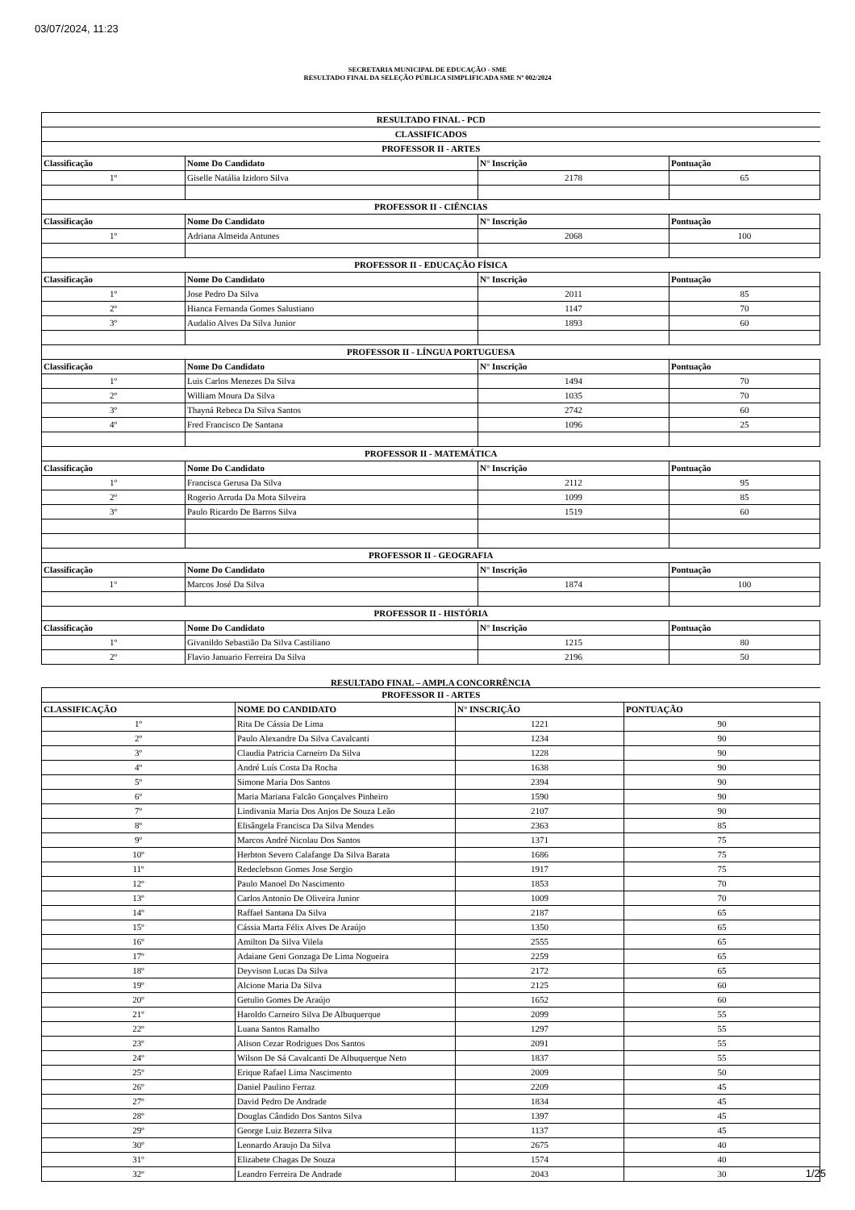03/07/2024, 11:23
SECRETARIA MUNICIPAL DE EDUCAÇÃO - SME
RESULTADO FINAL DA SELEÇÃO PÚBLICA SIMPLIFICADA SME Nº 002/2024
| RESULTADO FINAL - PCD | | | |
| CLASSIFICADOS | | | |
| PROFESSOR II - ARTES | | | |
| Classificação | Nome Do Candidato | N° Inscrição | Pontuação |
| 1º | Giselle Natália Izidoro Silva | 2178 | 65 |
| PROFESSOR II - CIÊNCIAS | | | |
| Classificação | Nome Do Candidato | N° Inscrição | Pontuação |
| 1º | Adriana Almeida Antunes | 2068 | 100 |
| PROFESSOR II - EDUCAÇÃO FÍSICA | | | |
| Classificação | Nome Do Candidato | N° Inscrição | Pontuação |
| 1º | Jose Pedro Da Silva | 2011 | 85 |
| 2º | Hianca Fernanda Gomes Salustiano | 1147 | 70 |
| 3º | Audalio Alves Da Silva Junior | 1893 | 60 |
| PROFESSOR II - LÍNGUA PORTUGUESA | | | |
| Classificação | Nome Do Candidato | N° Inscrição | Pontuação |
| 1º | Luis Carlos Menezes Da Silva | 1494 | 70 |
| 2º | William Moura Da Silva | 1035 | 70 |
| 3º | Thayná Rebeca Da Silva Santos | 2742 | 60 |
| 4º | Fred Francisco De Santana | 1096 | 25 |
| PROFESSOR II - MATEMÁTICA | | | |
| Classificação | Nome Do Candidato | N° Inscrição | Pontuação |
| 1º | Francisca Gerusa Da Silva | 2112 | 95 |
| 2º | Rogerio Arruda Da Mota Silveira | 1099 | 85 |
| 3º | Paulo Ricardo De Barros Silva | 1519 | 60 |
| PROFESSOR II - GEOGRAFIA | | | |
| Classificação | Nome Do Candidato | N° Inscrição | Pontuação |
| 1° | Marcos José Da Silva | 1874 | 100 |
| PROFESSOR II - HISTÓRIA | | | |
| Classificação | Nome Do Candidato | N° Inscrição | Pontuação |
| 1º | Givanildo Sebastião Da Silva Castiliano | 1215 | 80 |
| 2º | Flavio Januario Ferreira Da Silva | 2196 | 50 |
RESULTADO FINAL – AMPLA CONCORRÊNCIA
| PROFESSOR II - ARTES | | | |
| CLASSIFICAÇÃO | NOME DO CANDIDATO | N° INSCRIÇÃO | PONTUAÇÃO |
| 1º | Rita De Cássia De Lima | 1221 | 90 |
| 2º | Paulo Alexandre Da Silva Cavalcanti | 1234 | 90 |
| 3º | Claudia Patricia Carneiro Da Silva | 1228 | 90 |
| 4º | André Luís Costa Da Rocha | 1638 | 90 |
| 5º | Simone Maria Dos Santos | 2394 | 90 |
| 6º | Maria Mariana Falcão Gonçalves Pinheiro | 1590 | 90 |
| 7º | Lindivania Maria Dos Anjos De Souza Leão | 2107 | 90 |
| 8º | Elisângela Francisca Da Silva Mendes | 2363 | 85 |
| 9º | Marcos André Nicolau Dos Santos | 1371 | 75 |
| 10º | Herbton Severo Calafange Da Silva Barata | 1686 | 75 |
| 11º | Redeclebson Gomes Jose Sergio | 1917 | 75 |
| 12º | Paulo Manoel Do Nascimento | 1853 | 70 |
| 13º | Carlos Antonio De Oliveira Junior | 1009 | 70 |
| 14º | Raffael Santana Da Silva | 2187 | 65 |
| 15º | Cássia Marta Félix Alves De Araújo | 1350 | 65 |
| 16º | Amilton Da Silva Vilela | 2555 | 65 |
| 17º | Adaiane Geni Gonzaga De Lima Nogueira | 2259 | 65 |
| 18º | Deyvison Lucas Da Silva | 2172 | 65 |
| 19º | Alcione Maria Da Silva | 2125 | 60 |
| 20º | Getulio Gomes De Araújo | 1652 | 60 |
| 21º | Haroldo Carneiro Silva De Albuquerque | 2099 | 55 |
| 22º | Luana Santos Ramalho | 1297 | 55 |
| 23º | Alison Cezar Rodrigues Dos Santos | 2091 | 55 |
| 24º | Wilson De Sá Cavalcanti De Albuquerque Neto | 1837 | 55 |
| 25º | Erique Rafael Lima Nascimento | 2009 | 50 |
| 26º | Daniel Paulino Ferraz | 2209 | 45 |
| 27º | David Pedro De Andrade | 1834 | 45 |
| 28º | Douglas Cândido Dos Santos Silva | 1397 | 45 |
| 29º | George Luiz Bezerra Silva | 1137 | 45 |
| 30º | Leonardo Araujo Da Silva | 2675 | 40 |
| 31º | Elizabete Chagas De Souza | 1574 | 40 |
| 32º | Leandro Ferreira De Andrade | 2043 | 30 |
1/25